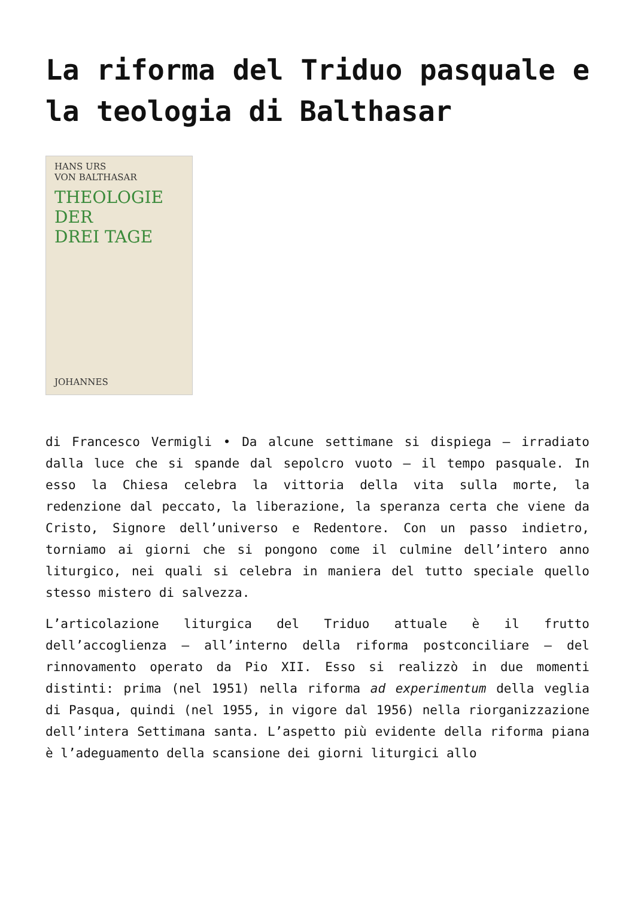La riforma del Triduo pasquale e la teologia di Balthasar
HANS URS
VON BALTHASAR
THEOLOGIE
DER
DREI TAGE
JOHANNES
di Francesco Vermigli • Da alcune settimane si dispiega – irradiato dalla luce che si spande dal sepolcro vuoto – il tempo pasquale. In esso la Chiesa celebra la vittoria della vita sulla morte, la redenzione dal peccato, la liberazione, la speranza certa che viene da Cristo, Signore dell’universo e Redentore. Con un passo indietro, torniamo ai giorni che si pongono come il culmine dell’intero anno liturgico, nei quali si celebra in maniera del tutto speciale quello stesso mistero di salvezza.
L’articolazione liturgica del Triduo attuale è il frutto dell’accoglienza – all’interno della riforma postconciliare – del rinnovamento operato da Pio XII. Esso si realizzò in due momenti distinti: prima (nel 1951) nella riforma ad experimentum della veglia di Pasqua, quindi (nel 1955, in vigore dal 1956) nella riorganizzazione dell’intera Settimana santa. L’aspetto più evidente della riforma piana è l’adeguamento della scansione dei giorni liturgici allo